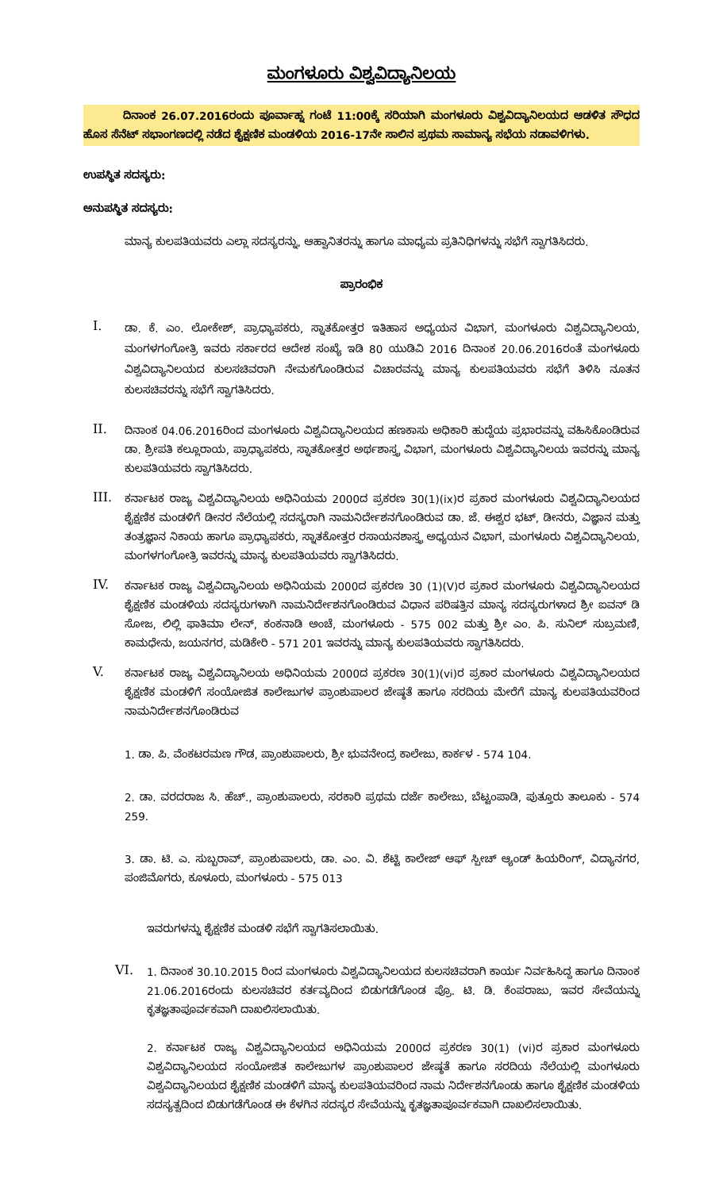ಮಂಗಳೂರು ವಿಶ್ವವಿದ್ಯಾನಿಲಯ
ದಿನಾಂಕ 26.07.2016ರಂದು ಪೂರ್ವಾಹ್ನ ಗಂಟೆ 11:00ಕ್ಕೆ ಸರಿಯಾಗಿ ಮಂಗಳೂರು ವಿಶ್ವವಿದ್ಯಾನಿಲಯದ ಆಡಳಿತ ಸೌಧದ ಹೊಸ ಸೆನೆಟ್ ಸಭಾಂಗಣದಲ್ಲಿ ನಡೆದ ಶೈಕ್ಷಣಿಕ ಮಂಡಳಿಯ 2016-17ನೇ ಸಾಲಿನ ಪ್ರಥಮ ಸಾಮಾನ್ಯ ಸಭೆಯ ನಡಾವಳಿಗಳು.
ಉಪಸ್ಥಿತ ಸದಸ್ಯರು:
ಅನುಪಸ್ಥಿತ ಸದಸ್ಯರು:
ಮಾನ್ಯ ಕುಲಪತಿಯವರು ಎಲ್ಲಾ ಸದಸ್ಯರನ್ನು, ಆಹ್ವಾನಿತರನ್ನು ಹಾಗೂ ಮಾಧ್ಯಮ ಪ್ರತಿನಿಧಿಗಳನ್ನು ಸಭೆಗೆ ಸ್ವಾಗತಿಸಿದರು.
ಪ್ರಾರಂಭಿಕ
I.
ಡಾ. ಕೆ. ಎಂ. ಲೋಕೇಶ್, ಪ್ರಾಧ್ಯಾಪಕರು, ಸ್ನಾತಕೋತ್ತರ ಇತಿಹಾಸ ಅಧ್ಯಯನ ವಿಭಾಗ, ಮಂಗಳೂರು ವಿಶ್ವವಿದ್ಯಾನಿಲಯ, ಮಂಗಳಗಂಗೋತ್ರಿ ಇವರು ಸರ್ಕಾರದ ಆದೇಶ ಸಂಖ್ಯೆ ಇಡಿ 80 ಯುಡಿವಿ 2016 ದಿನಾಂಕ 20.06.2016ರಂತೆ ಮಂಗಳೂರು ವಿಶ್ವವಿದ್ಯಾನಿಲಯದ ಕುಲಸಚಿವರಾಗಿ ನೇಮಕಗೊಂಡಿರುವ ವಿಚಾರವನ್ನು ಮಾನ್ಯ ಕುಲಪತಿಯವರು ಸಭೆಗೆ ತಿಳಿಸಿ ನೂತನ ಕುಲಸಚಿವರನ್ನು ಸಭೆಗೆ ಸ್ವಾಗತಿಸಿದರು.
II.
ದಿನಾಂಕ 04.06.2016ರಿಂದ ಮಂಗಳೂರು ವಿಶ್ವವಿದ್ಯಾನಿಲಯದ ಹಣಕಾಸು ಅಧಿಕಾರಿ ಹುದ್ದೆಯ ಪ್ರಭಾರವನ್ನು ವಹಿಸಿಕೊಂಡಿರುವ ಡಾ. ಶ್ರೀಪತಿ ಕಲ್ಲೂರಾಯ, ಪ್ರಾಧ್ಯಾಪಕರು, ಸ್ನಾತಕೋತ್ತರ ಅರ್ಥಶಾಸ್ತ್ರ ವಿಭಾಗ, ಮಂಗಳೂರು ವಿಶ್ವವಿದ್ಯಾನಿಲಯ ಇವರನ್ನು ಮಾನ್ಯ ಕುಲಪತಿಯವರು ಸ್ವಾಗತಿಸಿದರು.
III.
ಕರ್ನಾಟಕ ರಾಜ್ಯ ವಿಶ್ವವಿದ್ಯಾನಿಲಯ ಅಧಿನಿಯಮ 2000ದ ಪ್ರಕರಣ 30(1)(ix)ರ ಪ್ರಕಾರ ಮಂಗಳೂರು ವಿಶ್ವವಿದ್ಯಾನಿಲಯದ ಶೈಕ್ಷಣಿಕ ಮಂಡಳಿಗೆ ಡೀನರ ನೆಲೆಯಲ್ಲಿ ಸದಸ್ಯರಾಗಿ ನಾಮನಿರ್ದೇಶನಗೊಂಡಿರುವ ಡಾ. ಜೆ. ಈಶ್ವರ ಭಟ್, ಡೀನರು, ವಿಜ್ಞಾನ ಮತ್ತು ತಂತ್ರಜ್ಞಾನ ನಿಕಾಯ ಹಾಗೂ ಪ್ರಾಧ್ಯಾಪಕರು, ಸ್ನಾತಕೋತ್ತರ ರಸಾಯನಶಾಸ್ತ್ರ ಅಧ್ಯಯನ ವಿಭಾಗ, ಮಂಗಳೂರು ವಿಶ್ವವಿದ್ಯಾನಿಲಯ, ಮಂಗಳಗಂಗೋತ್ರಿ ಇವರನ್ನು ಮಾನ್ಯ ಕುಲಪತಿಯವರು ಸ್ವಾಗತಿಸಿದರು.
IV.
ಕರ್ನಾಟಕ ರಾಜ್ಯ ವಿಶ್ವವಿದ್ಯಾನಿಲಯ ಅಧಿನಿಯಮ 2000ದ ಪ್ರಕರಣ 30 (1)(V)ರ ಪ್ರಕಾರ ಮಂಗಳೂರು ವಿಶ್ವವಿದ್ಯಾನಿಲಯದ ಶೈಕ್ಷಣಿಕ ಮಂಡಳಿಯ ಸದಸ್ಯರುಗಳಾಗಿ ನಾಮನಿರ್ದೇಶನಗೊಂಡಿರುವ ವಿಧಾನ ಪರಿಷತ್ತಿನ ಮಾನ್ಯ ಸದಸ್ಯರುಗಳಾದ ಶ್ರೀ ಐವನ್ ಡಿ ಸೋಜ, ಲಿಲ್ಲಿ ಫಾತಿಮಾ ಲೇನ್, ಕಂಕನಾಡಿ ಅಂಚೆ, ಮಂಗಳೂರು - 575 002 ಮತ್ತು ಶ್ರೀ ಎಂ. ಪಿ. ಸುನಿಲ್ ಸುಬ್ರಮಣಿ, ಕಾಮಧೇನು, ಜಯನಗರ, ಮಡಿಕೇರಿ - 571 201 ಇವರನ್ನು ಮಾನ್ಯ ಕುಲಪತಿಯವರು ಸ್ವಾಗತಿಸಿದರು.
V.
ಕರ್ನಾಟಕ ರಾಜ್ಯ ವಿಶ್ವವಿದ್ಯಾನಿಲಯ ಅಧಿನಿಯಮ 2000ದ ಪ್ರಕರಣ 30(1)(vi)ರ ಪ್ರಕಾರ ಮಂಗಳೂರು ವಿಶ್ವವಿದ್ಯಾನಿಲಯದ ಶೈಕ್ಷಣಿಕ ಮಂಡಳಿಗೆ ಸಂಯೋಜಿತ ಕಾಲೇಜುಗಳ ಪ್ರಾಂಶುಪಾಲರ ಜೇಷ್ಠತೆ ಹಾಗೂ ಸರದಿಯ ಮೇರೆಗೆ ಮಾನ್ಯ ಕುಲಪತಿಯವರಿಂದ ನಾಮನಿರ್ದೇಶನಗೊಂಡಿರುವ
1. ಡಾ. ಪಿ. ವೆಂಕಟರಮಣ ಗೌಡ, ಪ್ರಾಂಶುಪಾಲರು, ಶ್ರೀ ಭುವನೇಂದ್ರ ಕಾಲೇಜು, ಕಾರ್ಕಳ - 574 104.
2. ಡಾ. ವರದರಾಜ ಸಿ. ಹೆಚ್., ಪ್ರಾಂಶುಪಾಲರು, ಸರಕಾರಿ ಪ್ರಥಮ ದರ್ಜೆ ಕಾಲೇಜು, ಬೆಟ್ಟಂಪಾಡಿ, ಪುತ್ತೂರು ತಾಲೂಕು - 574 259.
3. ಡಾ. ಟಿ. ಎ. ಸುಬ್ಬರಾವ್, ಪ್ರಾಂಶುಪಾಲರು, ಡಾ. ಎಂ. ವಿ. ಶೆಟ್ಟಿ ಕಾಲೇಜ್ ಆಫ್ ಸ್ಪೀಚ್ ಆ್ಯಂಡ್ ಹಿಯರಿಂಗ್, ವಿದ್ಯಾನಗರ, ಪಂಜಿಮೊಗರು, ಕೂಳೂರು, ಮಂಗಳೂರು - 575 013
ಇವರುಗಳನ್ನು ಶೈಕ್ಷಣಿಕ ಮಂಡಳಿ ಸಭೆಗೆ ಸ್ವಾಗತಿಸಲಾಯಿತು.
VI.
1. ದಿನಾಂಕ 30.10.2015 ರಿಂದ ಮಂಗಳೂರು ವಿಶ್ವವಿದ್ಯಾನಿಲಯದ ಕುಲಸಚಿವರಾಗಿ ಕಾರ್ಯ ನಿರ್ವಹಿಸಿದ್ದ ಹಾಗೂ ದಿನಾಂಕ 21.06.2016ರಂದು ಕುಲಸಚಿವರ ಕರ್ತವ್ಯದಿಂದ ಬಿಡುಗಡೆಗೊಂಡ ಪ್ರೊ. ಟಿ. ಡಿ. ಕೆಂಪರಾಜು, ಇವರ ಸೇವೆಯನ್ನು ಕೃತಜ್ಞತಾಪೂರ್ವಕವಾಗಿ ದಾಖಲಿಸಲಾಯಿತು.
2. ಕರ್ನಾಟಕ ರಾಜ್ಯ ವಿಶ್ವವಿದ್ಯಾನಿಲಯದ ಅಧಿನಿಯಮ 2000ದ ಪ್ರಕರಣ 30(1) (vi)ರ ಪ್ರಕಾರ ಮಂಗಳೂರು ವಿಶ್ವವಿದ್ಯಾನಿಲಯದ ಸಂಯೋಜಿತ ಕಾಲೇಜುಗಳ ಪ್ರಾಂಶುಪಾಲರ ಜೇಷ್ಠತೆ ಹಾಗೂ ಸರದಿಯ ನೆಲೆಯಲ್ಲಿ ಮಂಗಳೂರು ವಿಶ್ವವಿದ್ಯಾನಿಲಯದ ಶೈಕ್ಷಣಿಕ ಮಂಡಳಿಗೆ ಮಾನ್ಯ ಕುಲಪತಿಯವರಿಂದ ನಾಮ ನಿರ್ದೇಶನಗೊಂಡು ಹಾಗೂ ಶೈಕ್ಷಣಿಕ ಮಂಡಳಿಯ ಸದಸ್ಯತ್ವದಿಂದ ಬಿಡುಗಡೆಗೊಂಡ ಈ ಕೆಳಗಿನ ಸದಸ್ಯರ ಸೇವೆಯನ್ನು ಕೃತಜ್ಞತಾಪೂರ್ವಕವಾಗಿ ದಾಖಲಿಸಲಾಯಿತು.